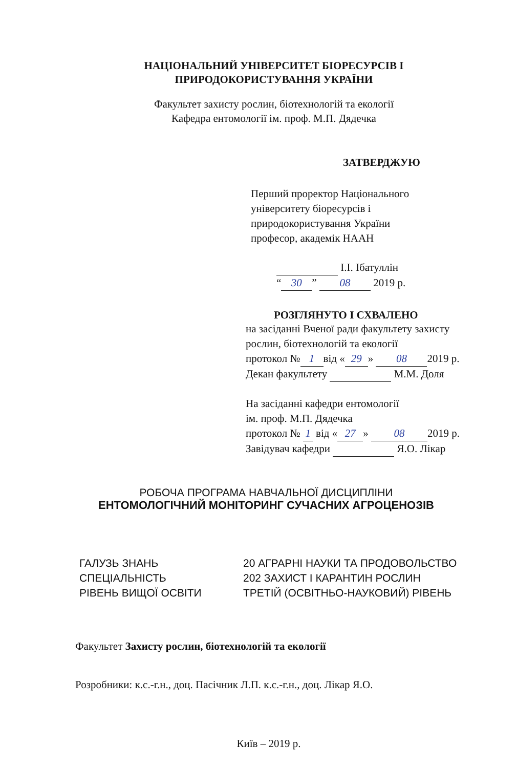НАЦІОНАЛЬНИЙ УНІВЕРСИТЕТ БІОРЕСУРСІВ І
ПРИРОДОКОРИСТУВАННЯ УКРАЇНИ
Факультет захисту рослин, біотехнологій та екології
Кафедра ентомології ім. проф. М.П. Дядечка
ЗАТВЕРДЖУЮ
Перший проректор Національного
університету біоресурсів і
природокористування України
професор, академік НААН
І.І. Ібатуллін
“30” 08 2019 р.
РОЗГЛЯНУТО І СХВАЛЕНО
на засіданні Вченої ради факультету захисту
рослин, біотехнологій та екології
протокол № 1 від « 29 » 08 2019 р.
Декан факультету М.М. Доля
На засіданні кафедри ентомології
ім. проф. М.П. Дядечка
протокол № 1 від « 27 » 08 2019 р.
Завідувач кафедри Я.О. Лікар
РОБОЧА ПРОГРАМА НАВЧАЛЬНОЇ ДИСЦИПЛІНИ
ЕНТОМОЛОГІЧНИЙ МОНІТОРИНГ СУЧАСНИХ АГРОЦЕНОЗІВ
ГАЛУЗЬ ЗНАНЬ 20 АГРАРНІ НАУКИ ТА ПРОДОВОЛЬСТВО СПЕЦІАЛЬНІСТЬ 202 ЗАХИСТ І КАРАНТИН РОСЛИН РІВЕНЬ ВИЩОЇ ОСВІТИ ТРЕТІЙ (ОСВІТНЬО-НАУКОВИЙ) РІВЕНЬ
Факультет Захисту рослин, біотехнологій та екології
Розробники: к.с.-г.н., доц. Пасічник Л.П. к.с.-г.н., доц. Лікар Я.О.
Київ – 2019 р.